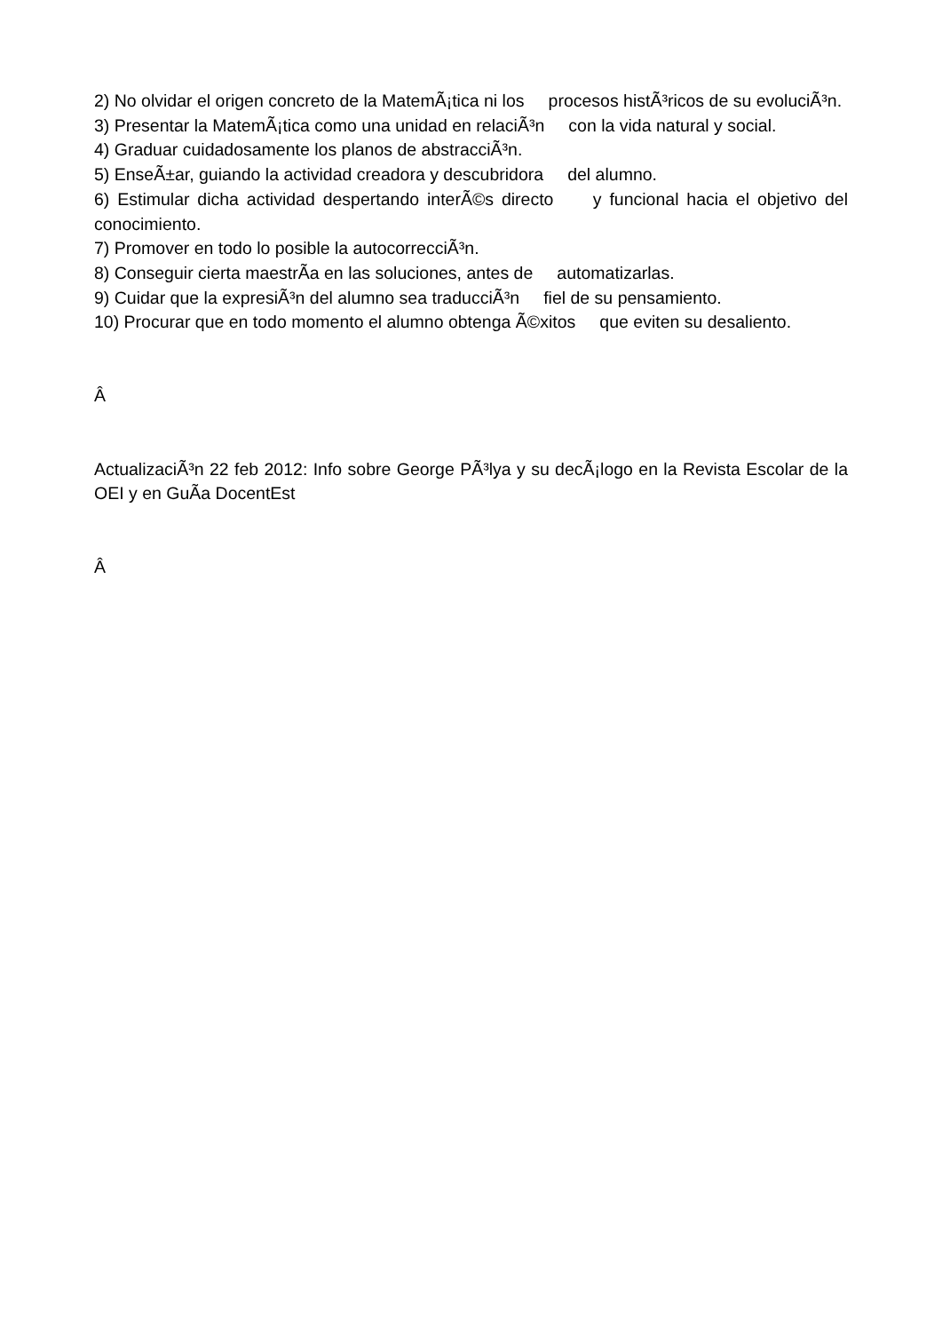2) No olvidar el origen concreto de la MatemÃ¡tica ni los procesos histÃ³ricos de su evoluciÃ³n.
3) Presentar la MatemÃ¡tica como una unidad en relaciÃ³n con la vida natural y social.
4) Graduar cuidadosamente los planos de abstracciÃ³n.
5) EnseÃ±ar, guiando la actividad creadora y descubridora del alumno.
6) Estimular dicha actividad despertando interÃ©s directo y funcional hacia el objetivo del conocimiento.
7) Promover en todo lo posible la autocorrecciÃ³n.
8) Conseguir cierta maestrÃ­a en las soluciones, antes de automatizarlas.
9) Cuidar que la expresiÃ³n del alumno sea traducciÃ³n fiel de su pensamiento.
10) Procurar que en todo momento el alumno obtenga Ã©xitos que eviten su desaliento.
Â
ActualizaciÃ³n 22 feb 2012: Info sobre George PÃ³lya y su decÃ¡logo en la Revista Escolar de la OEI y en GuÃ­a DocentEst
Â